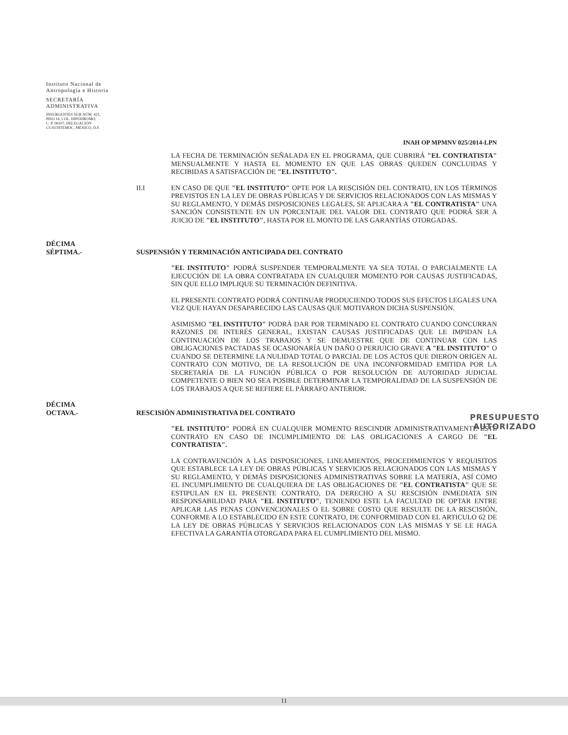Instituto Nacional de
Antropología e Historia
SECRETARÍA
ADMINISTRATIVA
INSURGENTES SUR NÚM. 421,
PISO 14, COL. HIPÓDROMO,
C. P. 06107, DELEGACIÓN
CUAUHTEMOC, MÉXICO, D.F.
INAH OP MPMNV 025/2014-LPN
LA FECHA DE TERMINACIÓN SEÑALADA EN EL PROGRAMA, QUE CUBRIRÁ "EL CONTRATISTA" MENSUALMENTE Y HASTA EL MOMENTO EN QUE LAS OBRAS QUEDEN CONCLUIDAS Y RECIBIDAS A SATISFACCIÓN DE "EL INSTITUTO".
II.I EN CASO DE QUE "EL INSTITUTO" OPTE POR LA RESCISIÓN DEL CONTRATO, EN LOS TÉRMINOS PREVISTOS EN LA LEY DE OBRAS PÚBLICAS Y DE SERVICIOS RELACIONADOS CON LAS MISMAS Y SU REGLAMENTO, Y DEMÁS DISPOSICIONES LEGALES, SE APLICARA A "EL CONTRATISTA" UNA SANCIÓN CONSISTENTE EN UN PORCENTAJE DEL VALOR DEL CONTRATO QUE PODRÁ SER A JUICIO DE "EL INSTITUTO", HASTA POR EL MONTO DE LAS GARANTÍAS OTORGADAS.
DÉCIMA
SÉPTIMA.-
SUSPENSIÓN Y TERMINACIÓN ANTICIPADA DEL CONTRATO
"EL INSTITUTO" PODRÁ SUSPENDER TEMPORALMENTE YA SEA TOTAL O PARCIALMENTE LA EJECUCIÓN DE LA OBRA CONTRATADA EN CUALQUIER MOMENTO POR CAUSAS JUSTIFICADAS, SIN QUE ELLO IMPLIQUE SU TERMINACIÓN DEFINITIVA.
EL PRESENTE CONTRATO PODRÁ CONTINUAR PRODUCIENDO TODOS SUS EFECTOS LEGALES UNA VEZ QUE HAYAN DESAPARECIDO LAS CAUSAS QUE MOTIVARON DICHA SUSPENSIÓN.
ASIMISMO "EL INSTITUTO" PODRÁ DAR POR TERMINADO EL CONTRATO CUANDO CONCURRAN RAZONES DE INTERÉS GENERAL, EXISTAN CAUSAS JUSTIFICADAS QUE LE IMPIDAN LA CONTINUACIÓN DE LOS TRABAJOS Y SE DEMUESTRE QUE DE CONTINUAR CON LAS OBLIGACIONES PACTADAS SE OCASIONARÍA UN DAÑO O PERJUICIO GRAVE A "EL INSTITUTO" O CUANDO SE DETERMINE LA NULIDAD TOTAL O PARCIAL DE LOS ACTOS QUE DIERON ORIGEN AL CONTRATO CON MOTIVO, DE LA RESOLUCIÓN DE UNA INCONFORMIDAD EMITIDA POR LA SECRETARÍA DE LA FUNCIÓN PÚBLICA O POR RESOLUCIÓN DE AUTORIDAD JUDICIAL COMPETENTE O BIEN NO SEA POSIBLE DETERMINAR LA TEMPORALIDAD DE LA SUSPENSIÓN DE LOS TRABAJOS A QUE SE REFIERE EL PÁRRAFO ANTERIOR.
DÉCIMA
OCTAVA.-
RESCISIÓN ADMINISTRATIVA DEL CONTRATO
"EL INSTITUTO" PODRÁ EN CUALQUIER MOMENTO RESCINDIR ADMINISTRATIVAMENTE ESTE CONTRATO EN CASO DE INCUMPLIMIENTO DE LAS OBLIGACIONES A CARGO DE "EL CONTRATISTA".
LA CONTRAVENCIÓN A LAS DISPOSICIONES, LINEAMIENTOS, PROCEDIMIENTOS Y REQUISITOS QUE ESTABLECE LA LEY DE OBRAS PÚBLICAS Y SERVICIOS RELACIONADOS CON LAS MISMAS Y SU REGLAMENTO, Y DEMÁS DISPOSICIONES ADMINISTRATIVAS SOBRE LA MATERIA, ASÍ COMO EL INCUMPLIMIENTO DE CUALQUIERA DE LAS OBLIGACIONES DE "EL CONTRATISTA" QUE SE ESTIPULAN EN EL PRESENTE CONTRATO, DA DERECHO A SU RESCISIÓN INMEDIATA SIN RESPONSABILIDAD PARA "EL INSTITUTO", TENIENDO ESTE LA FACULTAD DE OPTAR ENTRE APLICAR LAS PENAS CONVENCIONALES O EL SOBRE COSTO QUE RESULTE DE LA RESCISIÓN, CONFORME A LO ESTABLECIDO EN ESTE CONTRATO, DE CONFORMIDAD CON EL ARTICULO 62 DE LA LEY DE OBRAS PÚBLICAS Y SERVICIOS RELACIONADOS CON LAS MISMAS Y SE LE HAGA EFECTIVA LA GARANTÍA OTORGADA PARA EL CUMPLIMIENTO DEL MISMO.
PRESUPUESTO
AUTORIZADO
11